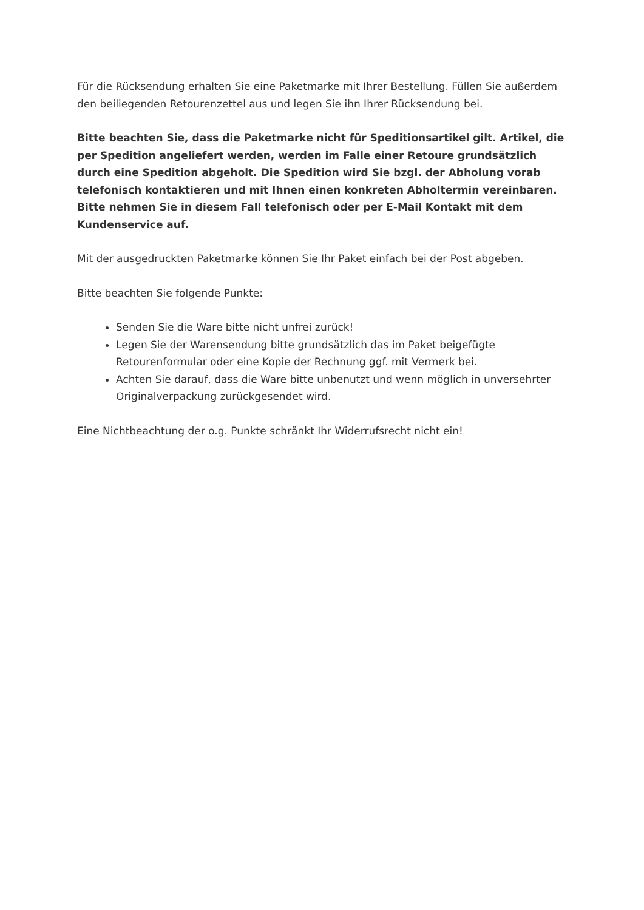Für die Rücksendung erhalten Sie eine Paketmarke mit Ihrer Bestellung. Füllen Sie außerdem den beiliegenden Retourenzettel aus und legen Sie ihn Ihrer Rücksendung bei.
Bitte beachten Sie, dass die Paketmarke nicht für Speditionsartikel gilt. Artikel, die per Spedition angeliefert werden, werden im Falle einer Retoure grundsätzlich durch eine Spedition abgeholt. Die Spedition wird Sie bzgl. der Abholung vorab telefonisch kontaktieren und mit Ihnen einen konkreten Abholtermin vereinbaren. Bitte nehmen Sie in diesem Fall telefonisch oder per E-Mail Kontakt mit dem Kundenservice auf.
Mit der ausgedruckten Paketmarke können Sie Ihr Paket einfach bei der Post abgeben.
Bitte beachten Sie folgende Punkte:
Senden Sie die Ware bitte nicht unfrei zurück!
Legen Sie der Warensendung bitte grundsätzlich das im Paket beigefügte Retourenformular oder eine Kopie der Rechnung ggf. mit Vermerk bei.
Achten Sie darauf, dass die Ware bitte unbenutzt und wenn möglich in unversehrter Originalverpackung zurückgesendet wird.
Eine Nichtbeachtung der o.g. Punkte schränkt Ihr Widerrufsrecht nicht ein!